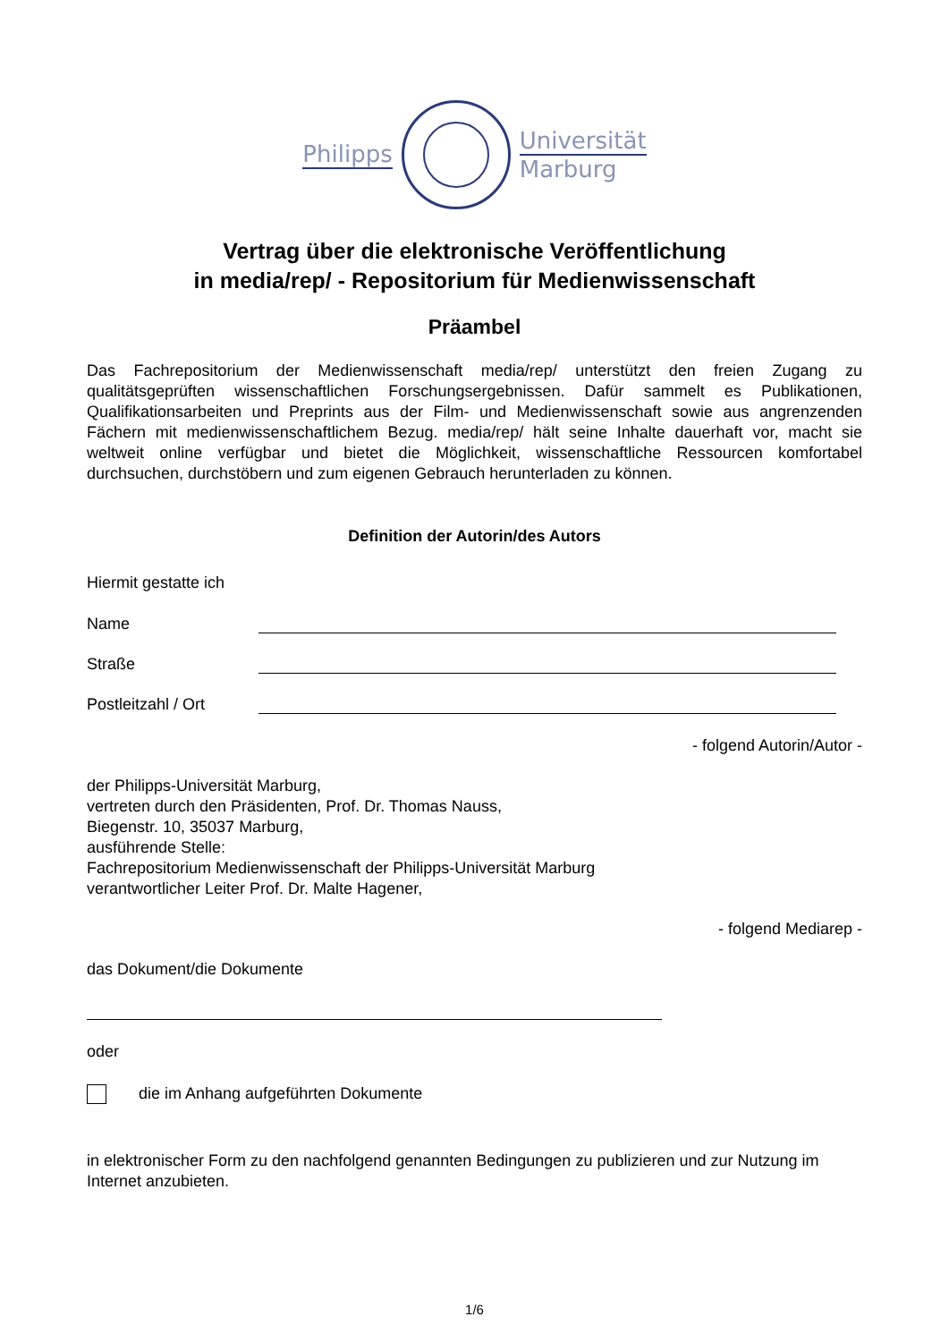Philipps
Universität
Marburg
Vertrag über die elektronische Veröffentlichung
in media/rep/ - Repositorium für Medienwissenschaft
Präambel
Das Fachrepositorium der Medienwissenschaft media/rep/ unterstützt den freien Zugang zu qualitätsgeprüften wissenschaftlichen Forschungsergebnissen. Dafür sammelt es Publikationen, Qualifikationsarbeiten und Preprints aus der Film- und Medienwissenschaft sowie aus angrenzenden Fächern mit medienwissenschaftlichem Bezug. media/rep/ hält seine Inhalte dauerhaft vor, macht sie weltweit online verfügbar und bietet die Möglichkeit, wissenschaftliche Ressourcen komfortabel durchsuchen, durchstöbern und zum eigenen Gebrauch herunterladen zu können.
Definition der Autorin/des Autors
Hiermit gestatte ich
Name
Straße
Postleitzahl / Ort
- folgend Autorin/Autor -
der Philipps-Universität Marburg,
vertreten durch den Präsidenten, Prof. Dr. Thomas Nauss,
Biegenstr. 10, 35037 Marburg,
ausführende Stelle:
Fachrepositorium Medienwissenschaft der Philipps-Universität Marburg
verantwortlicher Leiter Prof. Dr. Malte Hagener,
- folgend Mediarep -
das Dokument/die Dokumente
oder
die im Anhang aufgeführten Dokumente
in elektronischer Form zu den nachfolgend genannten Bedingungen zu publizieren und zur Nutzung im Internet anzubieten.
1/6